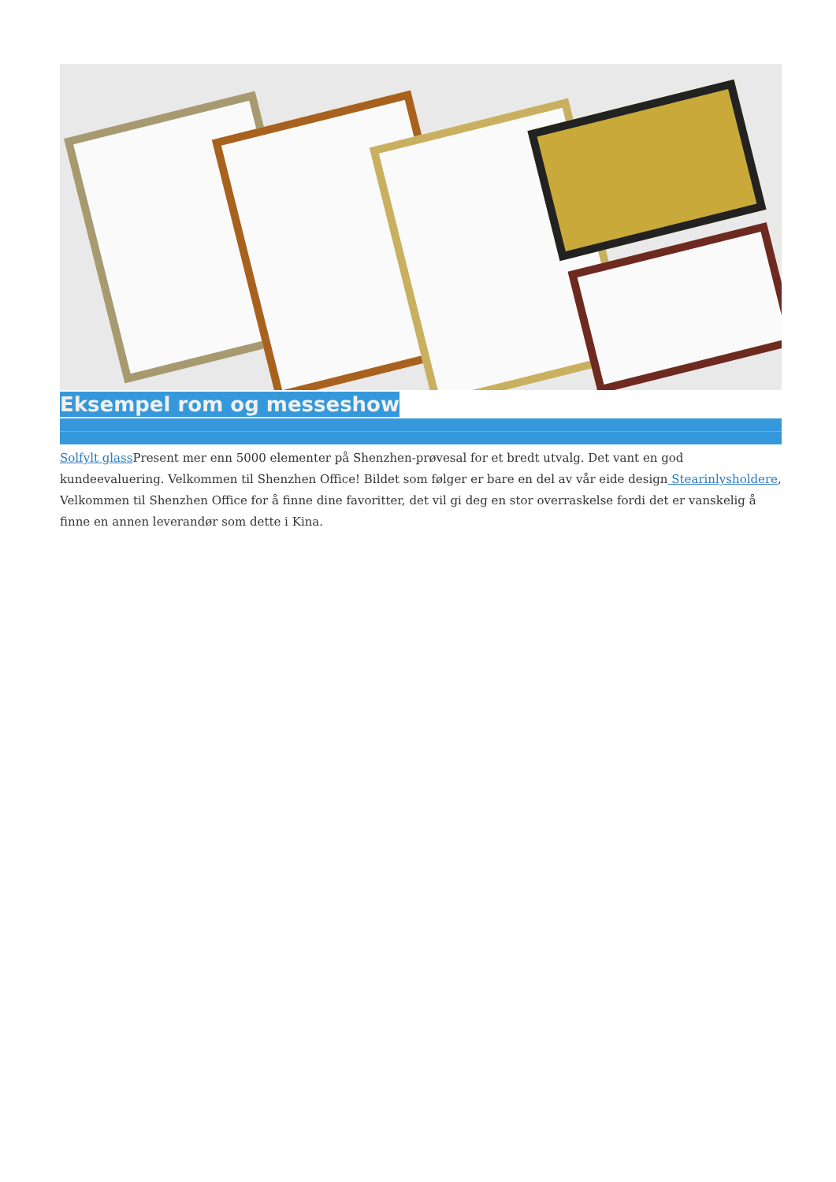Eksempel rom og messeshow
Solfylt glass Present mer enn 5000 elementer på Shenzhen-prøvesal for et bredt utvalg. Det vant en god kundeevaluering. Velkommen til Shenzhen Office! Bildet som følger er bare en del av vår eide design Stearinlysholdere, Velkommen til Shenzhen Office for å finne dine favoritter, det vil gi deg en stor overraskelse fordi det er vanskelig å finne en annen leverandør som dette i Kina.